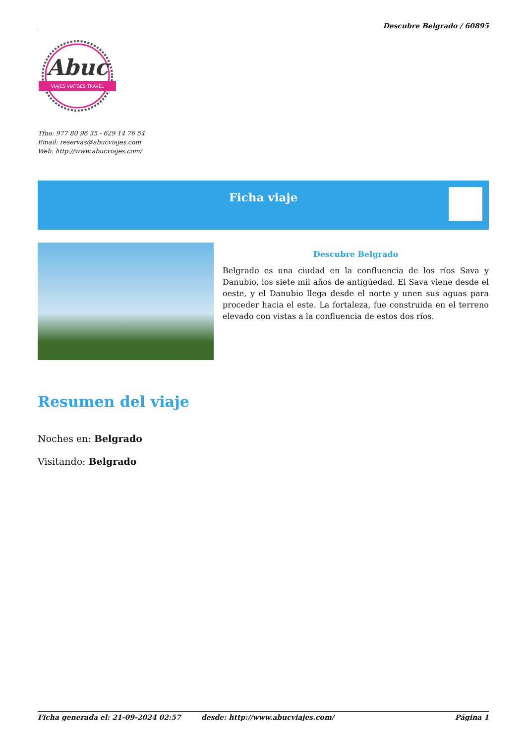Descubre Belgrado / 60895
Abuc
VIAJES VIATGES TRAVEL
Tfno: 977 80 96 35 - 629 14 76 54
Email: reservas@abucviajes.com
Web: http://www.abucviajes.com/
Ficha viaje
Descubre Belgrado
Belgrado es una ciudad en la confluencia de los ríos Sava y Danubio, los siete mil años de antigüedad. El Sava viene desde el oeste, y el Danubio llega desde el norte y unen sus aguas para proceder hacia el este. La fortaleza, fue construida en el terreno elevado con vistas a la confluencia de estos dos ríos.
Resumen del viaje
Noches en: Belgrado
Visitando: Belgrado
Ficha generada el: 21-09-2024 02:57 desde: http://www.abucviajes.com/ Página 1